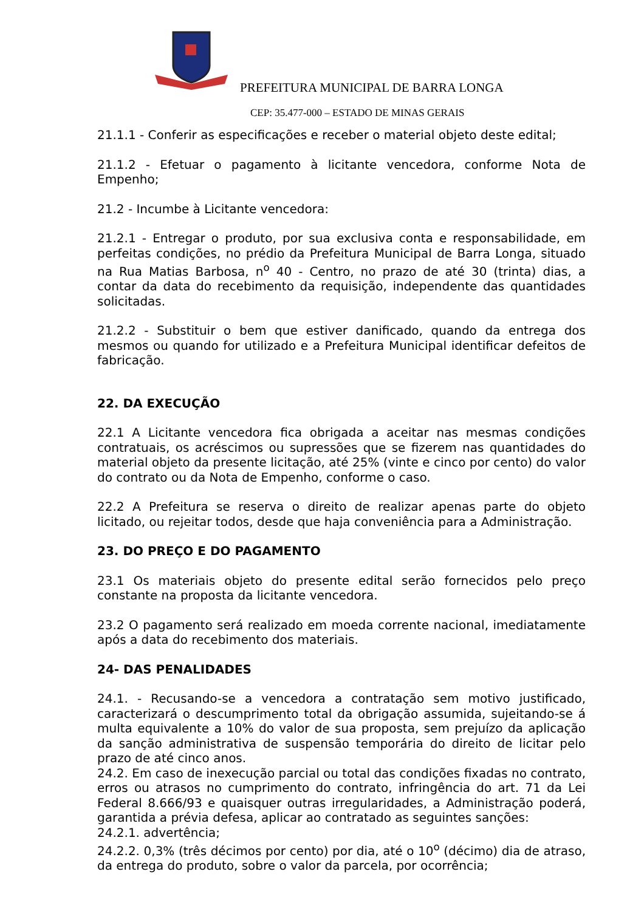PREFEITURA MUNICIPAL DE BARRA LONGA
CEP: 35.477-000 – ESTADO DE MINAS GERAIS
21.1.1 - Conferir as especificações e receber o material objeto deste edital;
21.1.2 - Efetuar o pagamento à licitante vencedora, conforme Nota de Empenho;
21.2 - Incumbe à Licitante vencedora:
21.2.1 - Entregar o produto, por sua exclusiva conta e responsabilidade, em perfeitas condições, no prédio da Prefeitura Municipal de Barra Longa, situado na Rua Matias Barbosa, n<sup>o</sup> 40 - Centro, no prazo de até 30 (trinta) dias, a contar da data do recebimento da requisição, independente das quantidades solicitadas.
21.2.2 - Substituir o bem que estiver danificado, quando da entrega dos mesmos ou quando for utilizado e a Prefeitura Municipal identificar defeitos de fabricação.
22. DA EXECUÇÃO
22.1 A Licitante vencedora fica obrigada a aceitar nas mesmas condições contratuais, os acréscimos ou supressões que se fizerem nas quantidades do material objeto da presente licitação, até 25% (vinte e cinco por cento) do valor do contrato ou da Nota de Empenho, conforme o caso.
22.2 A Prefeitura se reserva o direito de realizar apenas parte do objeto licitado, ou rejeitar todos, desde que haja conveniência para a Administração.
23. DO PREÇO E DO PAGAMENTO
23.1 Os materiais objeto do presente edital serão fornecidos pelo preço constante na proposta da licitante vencedora.
23.2 O pagamento será realizado em moeda corrente nacional, imediatamente após a data do recebimento dos materiais.
24- DAS PENALIDADES
24.1. - Recusando-se a vencedora a contratação sem motivo justificado, caracterizará o descumprimento total da obrigação assumida, sujeitando-se á multa equivalente a 10% do valor de sua proposta, sem prejuízo da aplicação da sanção administrativa de suspensão temporária do direito de licitar pelo prazo de até cinco anos.
24.2. Em caso de inexecução parcial ou total das condições fixadas no contrato, erros ou atrasos no cumprimento do contrato, infringência do art. 71 da Lei Federal 8.666/93 e quaisquer outras irregularidades, a Administração poderá, garantida a prévia defesa, aplicar ao contratado as seguintes sanções:
24.2.1. advertência;
24.2.2. 0,3% (três décimos por cento) por dia, até o 10<sup>o</sup> (décimo) dia de atraso, da entrega do produto, sobre o valor da parcela, por ocorrência;